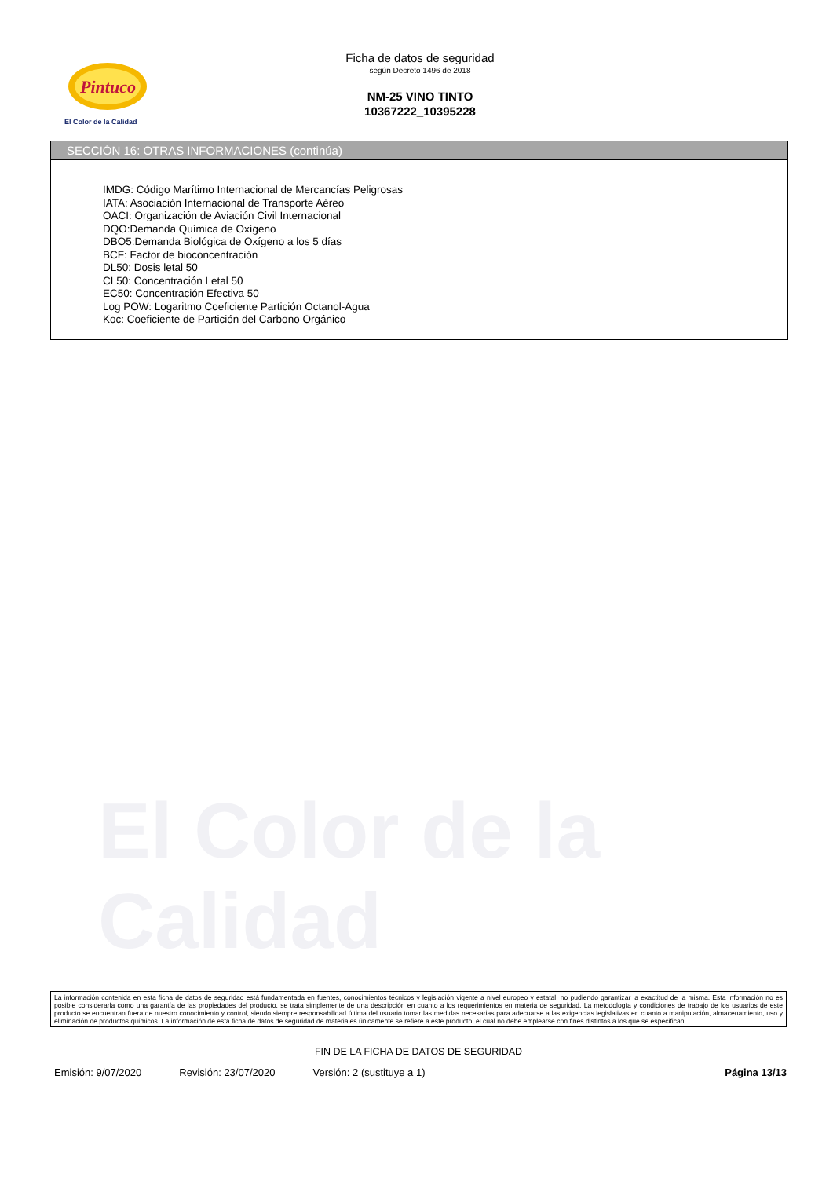Pintuco
El Color de la Calidad
El Color de la Calidad
Ficha de datos de seguridad
según Decreto 1496 de 2018
NM-25 VINO TINTO
10367222_10395228
SECCIÓN 16: OTRAS INFORMACIONES (continúa)
IMDG: Código Marítimo Internacional de Mercancías Peligrosas
IATA: Asociación Internacional de Transporte Aéreo
OACI: Organización de Aviación Civil Internacional
DQO:Demanda Química de Oxígeno
DBO5:Demanda Biológica de Oxígeno a los 5 días
BCF: Factor de bioconcentración
DL50: Dosis letal 50
CL50: Concentración Letal 50
EC50: Concentración Efectiva 50
Log POW: Logaritmo Coeficiente Partición Octanol-Agua
Koc: Coeficiente de Partición del Carbono Orgánico
La información contenida en esta ficha de datos de seguridad está fundamentada en fuentes, conocimientos técnicos y legislación vigente a nivel europeo y estatal, no pudiendo garantizar la exactitud de la misma. Esta información no es posible considerarla como una garantía de las propiedades del producto, se trata simplemente de una descripción en cuanto a los requerimientos en materia de seguridad. La metodología y condiciones de trabajo de los usuarios de este producto se encuentran fuera de nuestro conocimiento y control, siendo siempre responsabilidad última del usuario tomar las medidas necesarias para adecuarse a las exigencias legislativas en cuanto a manipulación, almacenamiento, uso y eliminación de productos químicos. La información de esta ficha de datos de seguridad de materiales únicamente se refiere a este producto, el cual no debe emplearse con fines distintos a los que se especifican.
FIN DE LA FICHA DE DATOS DE SEGURIDAD
Emisión: 9/07/2020 Revisión: 23/07/2020 Versión: 2 (sustituye a 1) Página 13/13